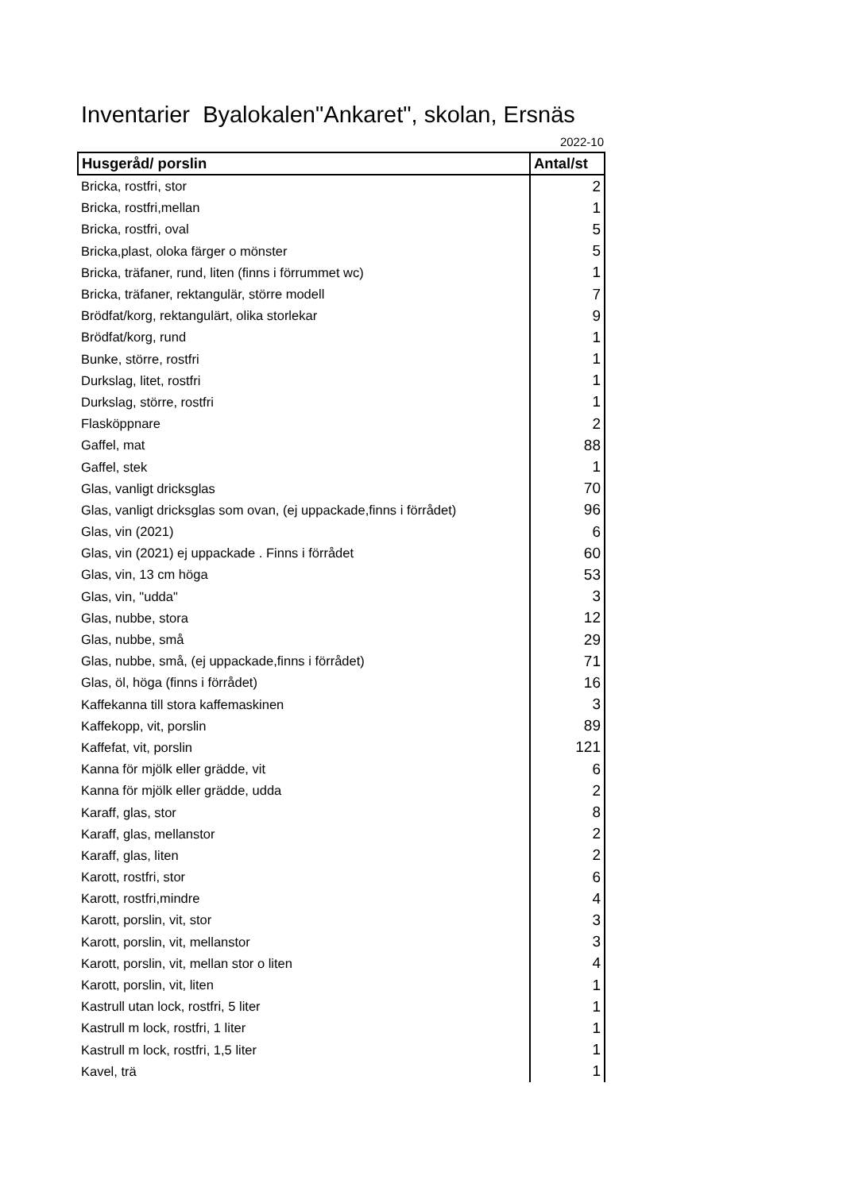Inventarier Byalokalen"Ankaret", skolan, Ersnäs
2022-10
| Husgeråd/ porslin | Antal/st |
| --- | --- |
| Bricka, rostfri, stor | 2 |
| Bricka, rostfri,mellan | 1 |
| Bricka, rostfri, oval | 5 |
| Bricka,plast, oloka färger o mönster | 5 |
| Bricka, träfaner, rund, liten (finns i förrummet wc) | 1 |
| Bricka, träfaner, rektangulär, större modell | 7 |
| Brödfat/korg, rektangulärt, olika storlekar | 9 |
| Brödfat/korg, rund | 1 |
| Bunke, större, rostfri | 1 |
| Durkslag, litet, rostfri | 1 |
| Durkslag, större, rostfri | 1 |
| Flasköppnare | 2 |
| Gaffel, mat | 88 |
| Gaffel, stek | 1 |
| Glas, vanligt dricksglas | 70 |
| Glas, vanligt dricksglas som ovan, (ej uppackade,finns i förrådet) | 96 |
| Glas, vin (2021) | 6 |
| Glas, vin (2021) ej uppackade . Finns i förrådet | 60 |
| Glas, vin, 13 cm höga | 53 |
| Glas, vin, "udda" | 3 |
| Glas, nubbe, stora | 12 |
| Glas, nubbe, små | 29 |
| Glas, nubbe, små, (ej uppackade,finns i förrådet) | 71 |
| Glas, öl, höga (finns i förrådet) | 16 |
| Kaffekanna till stora kaffemaskinen | 3 |
| Kaffekopp, vit, porslin | 89 |
| Kaffefat, vit, porslin | 121 |
| Kanna för mjölk eller grädde, vit | 6 |
| Kanna för mjölk eller grädde, udda | 2 |
| Karaff, glas, stor | 8 |
| Karaff, glas, mellanstor | 2 |
| Karaff, glas, liten | 2 |
| Karott, rostfri, stor | 6 |
| Karott, rostfri,mindre | 4 |
| Karott, porslin, vit, stor | 3 |
| Karott, porslin, vit, mellanstor | 3 |
| Karott, porslin, vit, mellan stor o liten | 4 |
| Karott, porslin, vit, liten | 1 |
| Kastrull utan lock, rostfri, 5 liter | 1 |
| Kastrull m lock, rostfri, 1 liter | 1 |
| Kastrull m lock, rostfri, 1,5 liter | 1 |
| Kavel, trä | 1 |